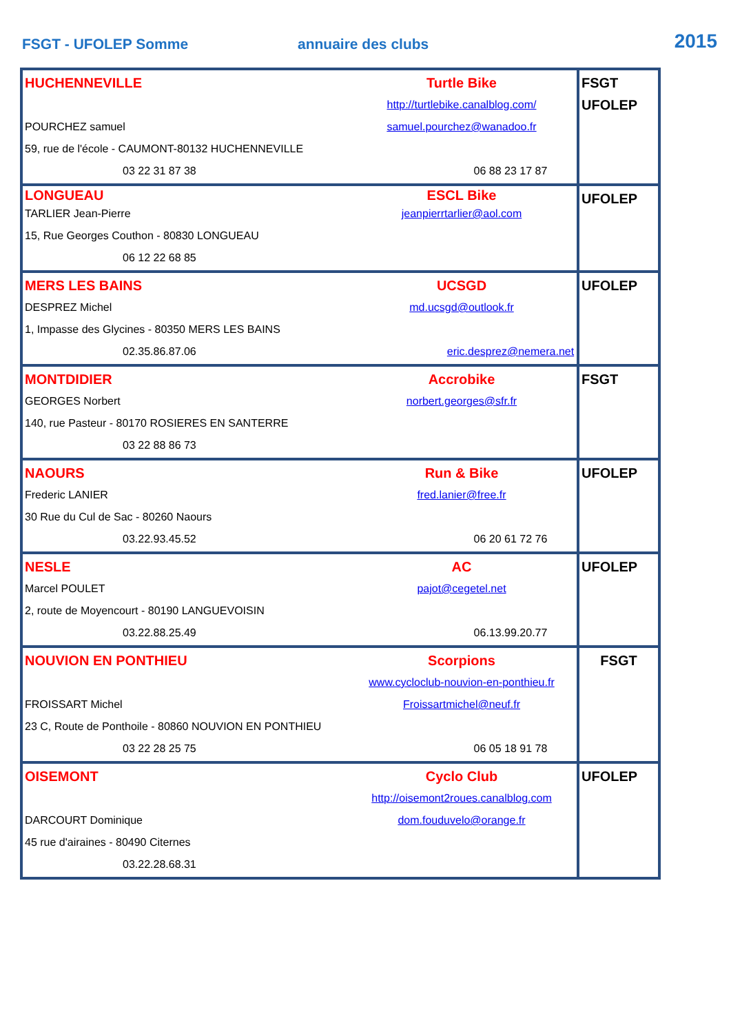FSGT - UFOLEP Somme
annuaire des clubs
2015
| HUCHENNEVILLE Turtle Bike http://turtlebike.canalblog.com/ POURCHEZ samuel samuel.pourchez@wanadoo.fr 59, rue de l'école - CAUMONT-80132 HUCHENNEVILLE 03 22 31 87 38 06 88 23 17 87 | FSGT UFOLEP |
| LONGUEAU ESCL Bike TARLIER Jean-Pierre jeanpierrtarlier@aol.com 15, Rue Georges Couthon - 80830 LONGUEAU 06 12 22 68 85 | UFOLEP |
| MERS LES BAINS UCSGD DESPREZ Michel md.ucsgd@outlook.fr 1, Impasse des Glycines - 80350 MERS LES BAINS 02.35.86.87.06 eric.desprez@nemera.net | UFOLEP |
| MONTDIDIER Accrobike GEORGES Norbert norbert.georges@sfr.fr 140, rue Pasteur - 80170 ROSIERES EN SANTERRE 03 22 88 86 73 | FSGT |
| NAOURS Run & Bike Frederic LANIER fred.lanier@free.fr 30 Rue du Cul de Sac - 80260 Naours 03.22.93.45.52 06 20 61 72 76 | UFOLEP |
| NESLE AC Marcel POULET pajot@cegetel.net 2, route de Moyencourt - 80190 LANGUEVOISIN 03.22.88.25.49 06.13.99.20.77 | UFOLEP |
| NOUVION EN PONTHIEU Scorpions www.cycloclub-nouvion-en-ponthieu.fr FROISSART Michel Froissartmichel@neuf.fr 23 C, Route de Ponthoile - 80860 NOUVION EN PONTHIEU 03 22 28 25 75 06 05 18 91 78 | FSGT |
| OISEMONT Cyclo Club http://oisemont2roues.canalblog.com DARCOURT Dominique dom.fouduvelo@orange.fr 45 rue d'airaines - 80490 Citernes 03.22.28.68.31 | UFOLEP |